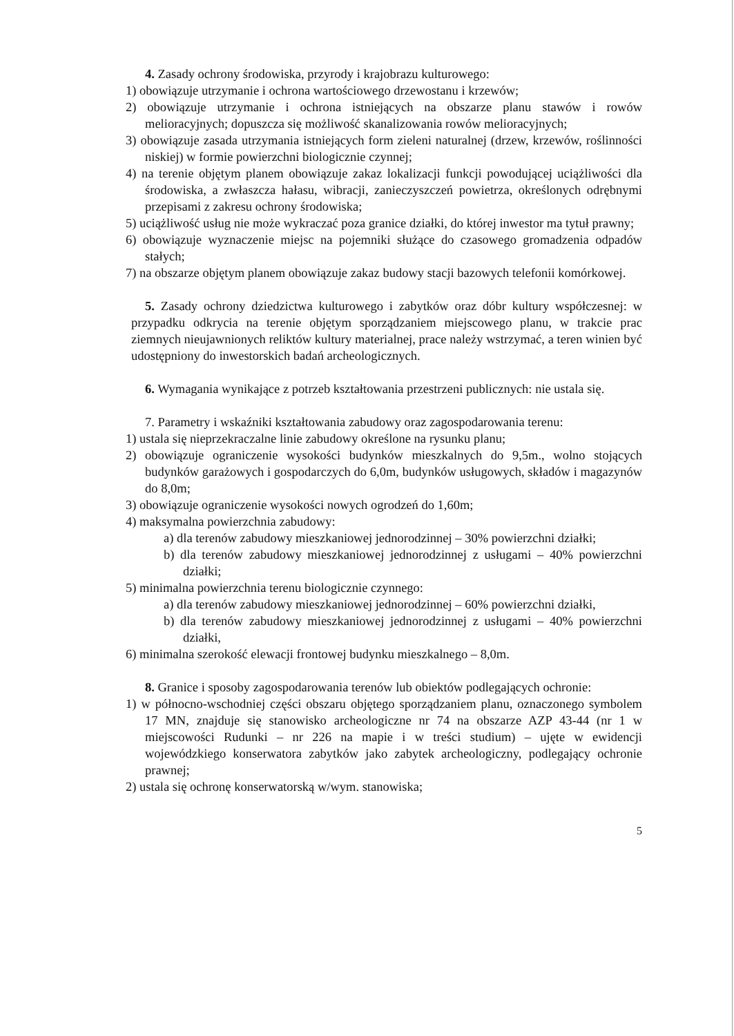4. Zasady ochrony środowiska, przyrody i krajobrazu kulturowego:
1) obowiązuje utrzymanie i ochrona wartościowego drzewostanu i krzewów;
2) obowiązuje utrzymanie i ochrona istniejących na obszarze planu stawów i rowów melioracyjnych; dopuszcza się możliwość skanalizowania rowów melioracyjnych;
3) obowiązuje zasada utrzymania istniejących form zieleni naturalnej (drzew, krzewów, roślinności niskiej) w formie powierzchni biologicznie czynnej;
4) na terenie objętym planem obowiązuje zakaz lokalizacji funkcji powodującej uciążliwości dla środowiska, a zwłaszcza hałasu, wibracji, zanieczyszczeń powietrza, określonych odrębnymi przepisami z zakresu ochrony środowiska;
5) uciążliwość usług nie może wykraczać poza granice działki, do której inwestor ma tytuł prawny;
6) obowiązuje wyznaczenie miejsc na pojemniki służące do czasowego gromadzenia odpadów stałych;
7) na obszarze objętym planem obowiązuje zakaz budowy stacji bazowych telefonii komórkowej.
5. Zasady ochrony dziedzictwa kulturowego i zabytków oraz dóbr kultury współczesnej: w przypadku odkrycia na terenie objętym sporządzaniem miejscowego planu, w trakcie prac ziemnych nieujawnionych reliktów kultury materialnej, prace należy wstrzymać, a teren winien być udostępniony do inwestorskich badań archeologicznych.
6. Wymagania wynikające z potrzeb kształtowania przestrzeni publicznych: nie ustala się.
7. Parametry i wskaźniki kształtowania zabudowy oraz zagospodarowania terenu:
1) ustala się nieprzekraczalne linie zabudowy określone na rysunku planu;
2) obowiązuje ograniczenie wysokości budynków mieszkalnych do 9,5m., wolno stojących budynków garażowych i gospodarczych do 6,0m, budynków usługowych, składów i magazynów do 8,0m;
3) obowiązuje ograniczenie wysokości nowych ogrodzeń do 1,60m;
4) maksymalna powierzchnia zabudowy:
a) dla terenów zabudowy mieszkaniowej jednorodzinnej – 30% powierzchni działki;
b) dla terenów zabudowy mieszkaniowej jednorodzinnej z usługami – 40% powierzchni działki;
5) minimalna powierzchnia terenu biologicznie czynnego:
a) dla terenów zabudowy mieszkaniowej jednorodzinnej – 60% powierzchni działki,
b) dla terenów zabudowy mieszkaniowej jednorodzinnej z usługami – 40% powierzchni działki,
6) minimalna szerokość elewacji frontowej budynku mieszkalnego – 8,0m.
8. Granice i sposoby zagospodarowania terenów lub obiektów podlegających ochronie:
1) w północno-wschodniej części obszaru objętego sporządzaniem planu, oznaczonego symbolem 17 MN, znajduje się stanowisko archeologiczne nr 74 na obszarze AZP 43-44 (nr 1 w miejscowości Rudunki – nr 226 na mapie i w treści studium) – ujęte w ewidencji wojewódzkiego konserwatora zabytków jako zabytek archeologiczny, podlegający ochronie prawnej;
2) ustala się ochronę konserwatorską w/wym. stanowiska;
5